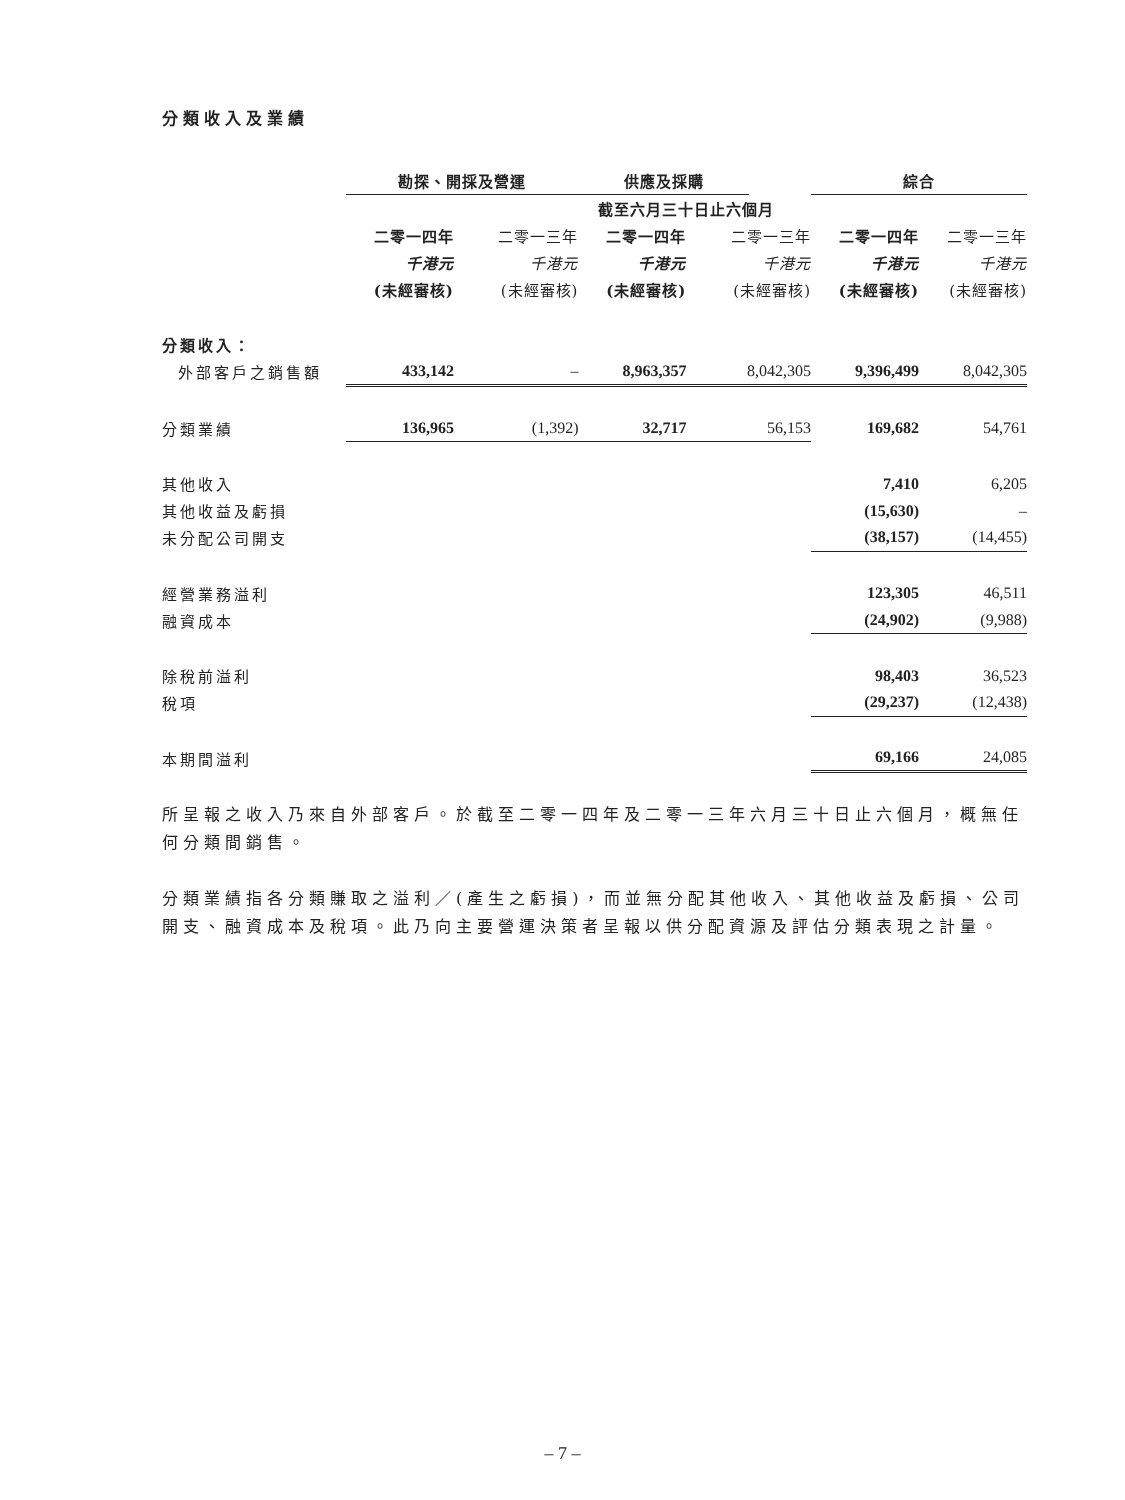分類收入及業績
| | 勘探、開採及營運 | | | 供應及採購 | | | 綜合 | |
| | 截至六月三十日止六個月 | | | | | | | |
| | 二零一四年 | 二零一三年 | | 二零一四年 | 二零一三年 | | 二零一四年 | 二零一三年 |
| | 千港元 | 千港元 | | 千港元 | 千港元 | | 千港元 | 千港元 |
| | (未經審核) | (未經審核) | | (未經審核) | (未經審核) | | (未經審核) | (未經審核) |
| 分類收入： | | | | | | | | |
| 外部客戶之銷售額 | 433,142 | – | | 8,963,357 | 8,042,305 | | 9,396,499 | 8,042,305 |
| 分類業績 | 136,965 | (1,392) | | 32,717 | 56,153 | | 169,682 | 54,761 |
| 其他收入 | | | | | | | 7,410 | 6,205 |
| 其他收益及虧損 | | | | | | | (15,630) | – |
| 未分配公司開支 | | | | | | | (38,157) | (14,455) |
| 經營業務溢利 | | | | | | | 123,305 | 46,511 |
| 融資成本 | | | | | | | (24,902) | (9,988) |
| 除稅前溢利 | | | | | | | 98,403 | 36,523 |
| 稅項 | | | | | | | (29,237) | (12,438) |
| 本期間溢利 | | | | | | | 69,166 | 24,085 |
所呈報之收入乃來自外部客戶。於截至二零一四年及二零一三年六月三十日止六個月，概無任何分類間銷售。
分類業績指各分類賺取之溢利／(產生之虧損)，而並無分配其他收入、其他收益及虧損、公司開支、融資成本及稅項。此乃向主要營運決策者呈報以供分配資源及評估分類表現之計量。
– 7 –